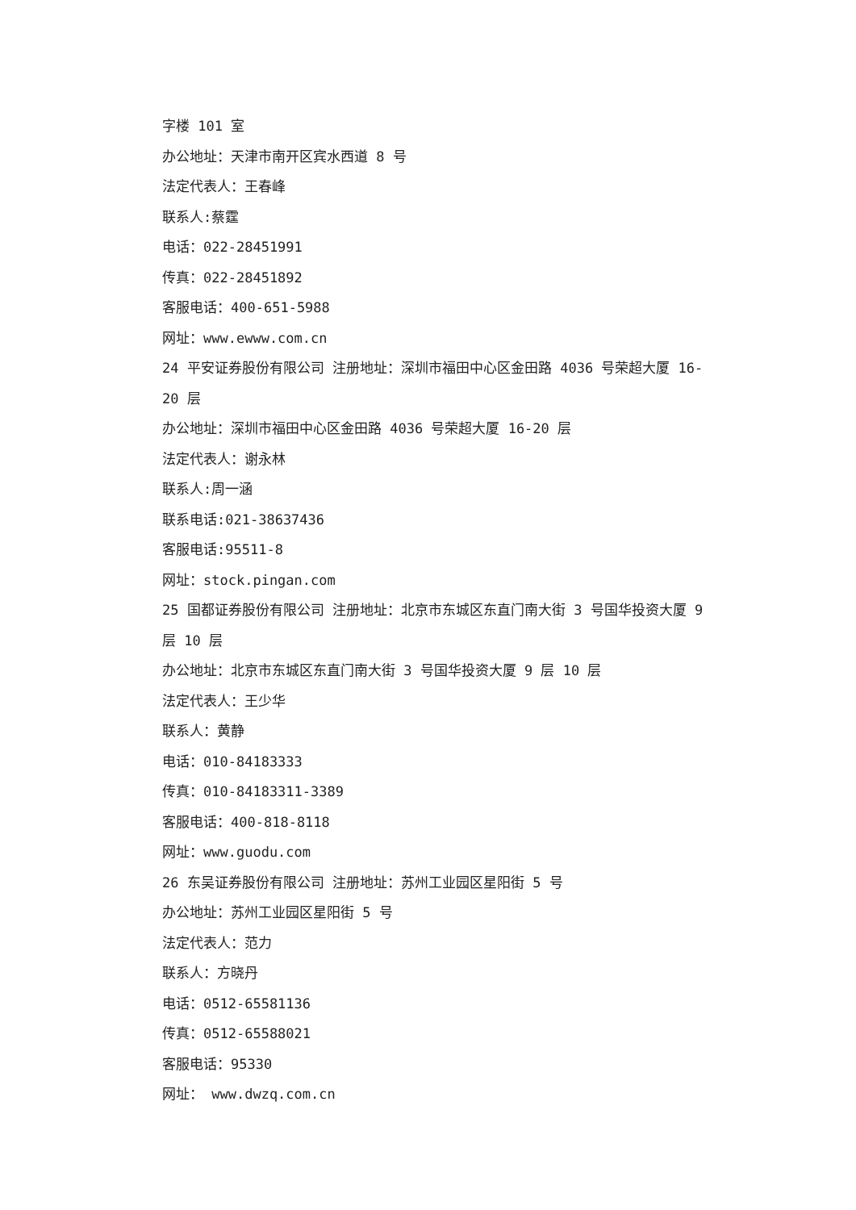字楼 101 室
办公地址：天津市南开区宾水西道 8 号
法定代表人：王春峰
联系人:蔡霆
电话：022-28451991
传真：022-28451892
客服电话：400-651-5988
网址：www.ewww.com.cn
24 平安证券股份有限公司 注册地址：深圳市福田中心区金田路 4036 号荣超大厦 16-20 层
办公地址：深圳市福田中心区金田路 4036 号荣超大厦 16-20 层
法定代表人：谢永林
联系人:周一涵
联系电话:021-38637436
客服电话:95511-8
网址：stock.pingan.com
25 国都证券股份有限公司 注册地址：北京市东城区东直门南大街 3 号国华投资大厦 9 层 10 层
办公地址：北京市东城区东直门南大街 3 号国华投资大厦 9 层 10 层
法定代表人：王少华
联系人：黄静
电话：010-84183333
传真：010-84183311-3389
客服电话：400-818-8118
网址：www.guodu.com
26 东吴证券股份有限公司 注册地址：苏州工业园区星阳街 5 号
办公地址：苏州工业园区星阳街 5 号
法定代表人：范力
联系人：方晓丹
电话：0512-65581136
传真：0512-65588021
客服电话：95330
网址： www.dwzq.com.cn